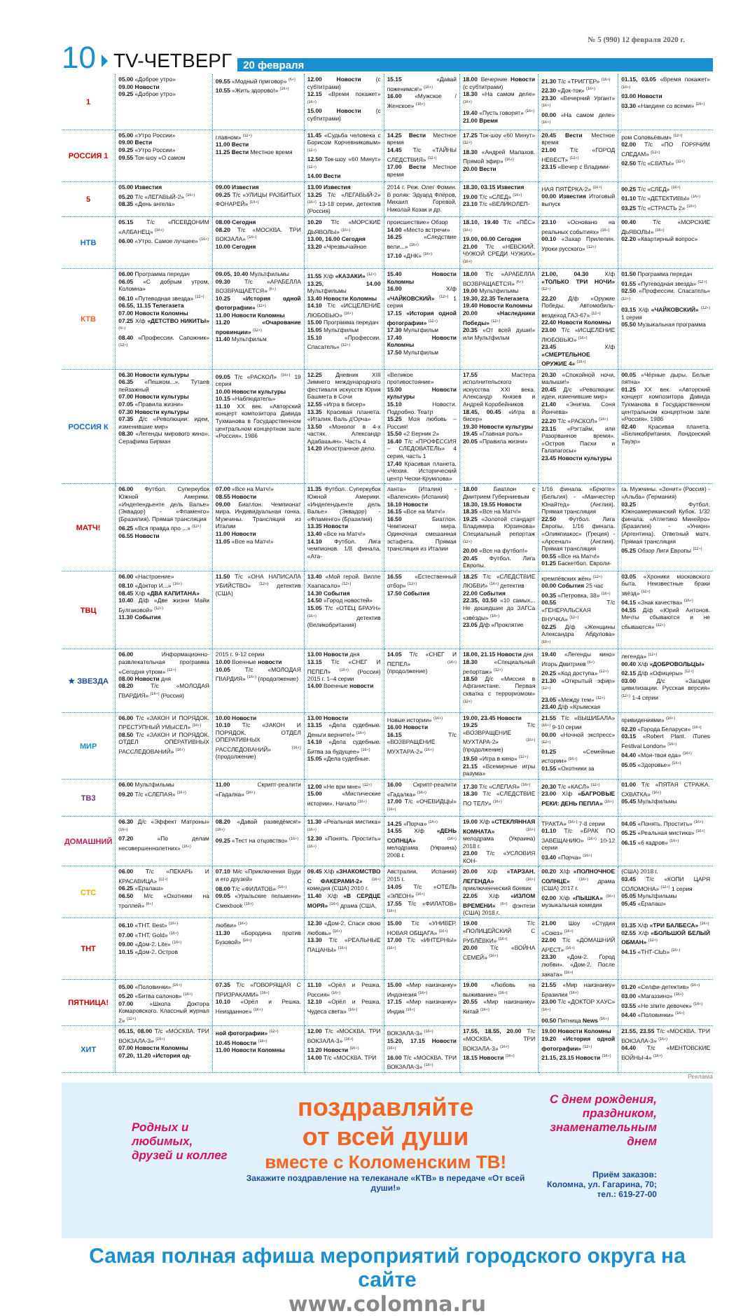№ 5 (990) 12 февраля 2020 г.
10 TV-ЧЕТВЕРГ 20 февраля
| 1 | 05.00 «Доброе утро» 09.00 Новости 09.25 «Доброе утро» | 09.55 «Модный приговор» <sup>(6+)</sup> 10.55 «Жить здорово!» <sup>(16+)</sup> | 12.00 Новости (с субтитрами) 12.15 «Время покажет» <sup>(16+)</sup> 15.00 Новости (с субтитрами) | 15.15 «Давай поженимся!» <sup>(16+)</sup> 16.00 «Мужское / Женское» <sup>(16+)</sup> | 18.00 Вечерние Новости (с субтитрами) 18.30 «На самом деле» <sup>(16+)</sup> 19.40 «Пусть говорят» <sup>(16+)</sup> 21.00 Время | 21.30 Т/с «ТРИГГЕР» <sup>(16+)</sup> 22.30 «Док-ток» <sup>(16+)</sup> 23.30 «Вечерний Ургант» <sup>(16+)</sup> 00.00 «На самом деле» <sup>(16+)</sup> | 01.15, 03.05 «Время покажет» <sup>(16+)</sup> 03.00 Новости 03.30 «Наедине со всеми» <sup>(16+)</sup> |
| РОССИЯ 1 | 05.00 «Утро России» 09.00 Вести 09.25 «Утро России» 09.55 Ток-шоу «О самом | главном» <sup>(12+)</sup> 11.00 Вести 11.25 Вести Местное время | 11.45 «Судьба человека с Борисом Корчевниковым» <sup>(12+)</sup> 12.50 Ток-шоу «60 Минут» <sup>(12+)</sup> 14.00 Вести | 14.25 Вести Местное время 14.45 Т/с «ТАЙНЫ СЛЕДСТВИЯ» <sup>(12+)</sup> 17.00 Вести Местное время | 17.25 Ток-шоу «60 Минут» <sup>(12+)</sup> 18.30 «Андрей Малахов. Прямой эфир» <sup>(16+)</sup> 20.00 Вести | 20.45 Вести Местное время 21.00 Т/с «ГОРОД НЕВЕСТ» <sup>(12+)</sup> 23.15 «Вечер с Владими- | ром Соловьёвым» <sup>(12+)</sup> 02.00 Т/с «ПО ГОРЯЧИМ СЛЕДАМ» <sup>(12+)</sup> 02.50 Т/с «СВАТЫ» <sup>(12+)</sup> |
| 5 | 05.00 Известия 05.20 Т/с «ЛЕГАВЫЙ-2» <sup>(16+)</sup> 08.35 «День ангела» | 09.00 Известия 09.25 Т/с «УЛИЦЫ РАЗБИТЫХ ФОНАРЕЙ» <sup>(16+)</sup> | 13.00 Известия 13.25 Т/с «ЛЕГАВЫЙ-2» <sup>(16+)</sup> 13-18 серии, детектив (Россия) | 2014 г. Реж. Олег Фомин. В ролях: Эдуард Флёров, Михаил Горевой, Николай Козак и др. | 18.30, 03.15 Известия 19.00 Т/с «СЛЕД» <sup>(16+)</sup> 23.10 Т/с «ВЕЛИКОЛЕП- | НАЯ ПЯТЁРКА-2» <sup>(16+)</sup> 00.00 Известия Итоговый выпуск | 00.25 Т/с «СЛЕД» <sup>(16+)</sup> 01.10 Т/с «ДЕТЕКТИВЫ» <sup>(16+)</sup> 03.25 Т/с «СТРАСТЬ 2» <sup>(16+)</sup> |
| НТВ | 05.15 Т/с «ПСЕВДОНИМ «АЛБАНЕЦ» <sup>(16+)</sup> 06.00 «Утро. Самое лучшее» <sup>(16+)</sup> | 08.00 Сегодня 08.20 Т/с «МОСКВА. ТРИ ВОКЗАЛА» <sup>(16+)</sup> 10.00 Сегодня | 10.20 Т/с «МОРСКИЕ ДЬЯВОЛЫ» <sup>(16+)</sup> 13.00, 16.00 Сегодня 13.20 «Чрезвычайное | происшествие» Обзор 14.00 «Место встречи» 16.25 «Следствие вели...» <sup>(16+)</sup> 17.10 «ДНК» <sup>(16+)</sup> | 18.10, 19.40 Т/с «ПЁС» <sup>(16+)</sup> 19.00, 00.00 Сегодня 21.00 Т/с «НЕВСКИЙ. ЧУЖОЙ СРЕДИ ЧУЖИХ» <sup>(16+)</sup> | 23.10 «Основано на реальных событиях» <sup>(16+)</sup> 00.10 «Захар Прилепин. Уроки русского» <sup>(12+)</sup> | 00.40 Т/с «МОРСКИЕ ДЬЯВОЛЫ» <sup>(16+)</sup> 02.20 «Квартирный вопрос» |
| КТВ | 06.00 Программа передач 06.05 «С добрым утром, Коломна» 06.10 «Путеводная звезда» <sup>(12+)</sup> 06.55, 11.15 Телегазета 07.00 Новости Коломны 07.25 Х/ф «ДЕТСТВО НИКИТЫ» <sup>(6+)</sup> 08.40 «Профессии. Сапожник» <sup>(12+)</sup> | 09.05, 10.40 Мультфильмы 09.30 Т/с «АРАБЕЛЛА ВОЗВРАЩАЕТСЯ» <sup>(6+)</sup> 10.25 «История одной фотографии» <sup>(12+)</sup> 11.00 Новости Коломны 11.20 «Очарование провинции» <sup>(12+)</sup> 11.40 Мультфильм | 11.55 Х/ф «КАЗАКИ» <sup>(12+)</sup> 13.25, 14.00 Мультфильмы 13.40 Новости Коломны 14.10 Т/с «ИСЦЕЛЕНИЕ ЛЮБОВЬЮ» <sup>(16+)</sup> 15.00 Программа передач 15.05 Мультфильм 15.10 «Профессии. Спасатель» <sup>(12+)</sup> | 15.40 Новости Коломны 16.00 Х/ф «ЧАЙКОВСКИЙ» <sup>(12+)</sup> 1 серия 17.15 «История одной фотографии» <sup>(12+)</sup> 17.30 Мультфильм 17.40 Новости Коломны 17.50 Мультфильм | 18.00 Т/с «АРАБЕЛЛА ВОЗВРАЩАЕТСЯ» <sup>(6+)</sup> 19.00 Мультфильмы 19.30, 22.35 Телегазета 19.40 Новости Коломны 20.00 «Наследники Победы» <sup>(12+)</sup> 20.35 «От всей души!» или Мультфильм | 21.00, 04.30 Х/ф «ТОЛЬКО ТРИ НОЧИ» <sup>(12+)</sup> 22.20 Д/ф «Оружие Победы. Автомобиль-вездеход ГАЗ-67» <sup>(12+)</sup> 22.40 Новости Коломны 23.00 Т/с «ИСЦЕЛЕНИЕ ЛЮБОВЬЮ» <sup>(16+)</sup> 23.45 Х/ф «СМЕРТЕЛЬНОЕ ОРУЖИЕ 4» <sup>(16+)</sup> | 01.50 Программа передач 01.55 «Путеводная звезда» <sup>(12+)</sup> 02.50 «Профессии. Спасатель» <sup>(12+)</sup> 03.15 Х/ф «ЧАЙКОВСКИЙ» <sup>(12+)</sup> 1 серия 05.50 Музыкальная программа |
| РОССИЯ К | 06.30 Новости культуры 06.35 «Пешком...». Тутаев пейзажный 07.00 Новости культуры 07.05 «Правила жизни» 07.30 Новости культуры 07.35 Д/с «Революции: идеи, изменившие мир» 08.30 «Легенды мирового кино». Серафима Бирман | 09.05 Т/с «РАСКОЛ» <sup>(16+)</sup> 19 серия 10.00 Новости культуры 10.15 «Наблюдатель» 11.10 ХХ век. «Авторский концерт композитора Давида Тухманова в Государственном центральном концертном зале «Россия». 1986 | 12.25 Дневник XIII Зимнего международного фестиваля искусств Юрия Башмета в Сочи 12.55 «Игра в бисер» 13.35 Красивая планета. «Италия. Валь д'Орча» 13.50 «Монолог в 4-х частях. Александр Адабашьян». Часть 4 14.20 Иностранное дело. | «Великое противостояние» 15.00 Новости культуры 15.10 Новости. Подробно. Театр 15.25 Моя любовь – Россия! 15.50 «2 Верник 2» 16.40 Т/с «ПРОФЕССИЯ – СЛЕДОВАТЕЛЬ» 4 серия, часть 1 17.40 Красивая планета. «Чехия. Исторический центр Чески-Крумлова» | 17.55 Мастера исполнительского искусства XXI века. Александр Князев и Андрей Коробейников 18.45, 00.45 «Игра в бисер» 19.30 Новости культуры 19.45 «Главная роль» 20.05 «Правила жизни» | 20.30 «Спокойной ночи, малыши!» 20.45 Д/с «Революции: идеи, изменившие мир» 21.40 «Энигма. Соня Йончева» 22.20 Т/с «РАСКОЛ» <sup>(16+)</sup> 23.15 «Рэгтайм, или Разорванное время». «Остров Пасхи и Галапагосы» 23.45 Новости культуры | 00.05 «Чёрные дыры. Белые пятна» 01.25 ХХ век. «Авторский концерт композитора Давида Тухманова в Государственном центральном концертном зале «Россия». 1986 02.40 Красивая планета. «Великобритания. Лондонский Тауэр» |
| МАТЧ! | 06.00 Футбол. Суперкубок Южной Америки. «Индепендьенте дель Валье» (Эквадор) - «Фламенго» (Бразилия). Прямая трансляция 06.25 «Вся правда про ...» <sup>(12+)</sup> 06.55 Новости | 07.00 «Все на Матч!» 08.55 Новости 09.00 Биатлон. Чемпионат мира. Индивидуальная гонка. Мужчины. Трансляция из Италии 11.00 Новости 11.05 «Все на Матч!» | 11.35 Футбол. Суперкубок Южной Америки. «Индепендьенте дель Валье» (Эквадор) - «Фламенго» (Бразилия) 13.35 Новости 13.40 «Все на Матч!» 14.10 Футбол. Лига чемпионов. 1/8 финала. «Ата- | ланта» (Италия) - «Валенсия» (Испания) 16.10 Новости 16.15 «Все на Матч!» 16.50 Биатлон. Чемпионат мира. Одиночная смешанная эстафета. Прямая трансляция из Италии | 18.00 Биатлон с Дмитрием Губерниевым 18.30, 19.55 Новости 18.35 «Все на Матч!» 19.25 «Золотой стандарт Владимира Юрзинова» Специальный репортаж <sup>(12+)</sup> 20.00 «Все на футбол!» 20.45 Футбол. Лига Европы. | 1/16 финала. «Брюгге» (Бельгия) - «Манчестер Юнайтед» (Англия). Прямая трансляция 22.50 Футбол. Лига Европы. 1/16 финала. «Олимпиакос» (Греция) - «Арсенал» (Англия). Прямая трансляция 00.55 «Все на Матч!» 01.25 Баскетбол. Евроли- | га. Мужчины. «Зенит» (Россия) - «Альба» (Германия) 03.25 Футбол. Южноамериканский Кубок. 1/32 финала. «Атлетико Минейро» (Бразилия) - «Унион» (Аргентина). Ответный матч. Прямая трансляция 05.25 Обзор Лиги Европы <sup>(12+)</sup> |
| ТВЦ | 06.00 «Настроение» 08.10 «Доктор И...» <sup>(16+)</sup> 08.45 Х/ф «ДВА КАПИТАНА» 10.40 Д/ф «Две жизни Майи Булгаковой» <sup>(12+)</sup> 11.30 События | 11.50 Т/с «ОНА НАПИСАЛА УБИЙСТВО» <sup>(12+)</sup> детектив (США) | 13.40 «Мой герой. Вилле Хаапасало» <sup>(12+)</sup> 14.30 События 14.50 «Город новостей» 15.05 Т/с «ОТЕЦ БРАУН» <sup>(16+)</sup> детектив (Великобритания) | 16.55 «Естественный отбор» <sup>(12+)</sup> 17.50 События | 18.25 Т/с «СЛЕДСТВИЕ ЛЮБВИ» <sup>(16+)</sup> детектив 22.00 События 22.35, 03.50 «10 самых... Не дошедшие до ЗАГСа «звёзды» <sup>(16+)</sup> 23.05 Д/ф «Проклятие | кремлёвских жён» <sup>(12+)</sup> 00.00 События 25 час 00.35 «Петровка, 38» <sup>(16+)</sup> 00.55 Т/с «ГЕНЕРАЛЬСКАЯ ВНУЧКА» <sup>(12+)</sup> 02.25 Д/ф «Женщины Александра Абдулова» <sup>(16+)</sup> | 03.05 «Хроники московского быта. Неизвестные браки звёзд» <sup>(12+)</sup> 04.15 «Знак качества» <sup>(16+)</sup> 04.55 Д/ф «Юрий Антонов. Мечты сбываются и не сбываются» <sup>(12+)</sup> |
| ★ ЗВЕЗДА | 06.00 Информационно-развлекательная программа «Сегодня утром» <sup>(12+)</sup> 08.00 Новости дня 08.20 Т/с «МОЛОДАЯ ГВАРДИЯ» <sup>(16+)</sup> (Россия) | 2015 г. 9-12 серии 10.00 Военные новости 10.05 Т/с «МОЛОДАЯ ГВАРДИЯ» <sup>(16+)</sup> (продолжение) | 13.00 Новости дня 13.15 Т/с «СНЕГ И ПЕПЕЛ» <sup>(16+)</sup> (Россия) 2015 г. 1–4 серии 14.00 Военные новости | 14.05 Т/с «СНЕГ И ПЕПЕЛ» <sup>(16+)</sup> (продолжение) | 18.00, 21.15 Новости дня 18.30 «Специальный репортаж» <sup>(12+)</sup> 18.50 Д/с «Миссия в Афганистане. Первая схватка с терроризмом» <sup>(12+)</sup> | 19.40 «Легенды кино» Игорь Дмитриев <sup>(6+)</sup> 20.25 «Код доступа» <sup>(12+)</sup> 21.30 «Открытый эфир» <sup>(12+)</sup> 23.05 «Между тем» <sup>(12+)</sup> 23.40 Д/ф «Крымская | легенда» <sup>(12+)</sup> 00.40 Х/ф «ДОБРОВОЛЬЦЫ» 02.15 Д/ф «Офицеры» <sup>(12+)</sup> 03.00 Д/с «Загадки цивилизации. Русская версия» <sup>(12+)</sup> 1-4 серии |
| МИР | 06.00 Т/с «ЗАКОН И ПОРЯДОК. ПРЕСТУПНЫЙ УМЫСЕЛ» <sup>(16+)</sup> 08.50 Т/с «ЗАКОН И ПОРЯДОК. ОТДЕЛ ОПЕРАТИВНЫХ РАССЛЕДОВАНИЙ» <sup>(16+)</sup> | 10.00 Новости 10.10 Т/с «ЗАКОН И ПОРЯДОК. ОТДЕЛ ОПЕРАТИВНЫХ РАССЛЕДОВАНИЙ» <sup>(16+)</sup> (продолжение) | 13.00 Новости 13.15 «Дела судебные. Деньги верните!» <sup>(16+)</sup> 14.10 «Дела судебные. Битва за будущее» <sup>(16+)</sup> 15.05 «Дела судебные. | Новые истории» <sup>(16+)</sup> 16.00 Новости 16.15 Т/с «ВОЗВРАЩЕНИЕ МУХТАРА-2» <sup>(16+)</sup> | 19.00, 23.45 Новости 19.25 Т/с «ВОЗВРАЩЕНИЕ МУХТАРА-2» <sup>(16+)</sup> (продолжение) 19.50 «Игра в кино» <sup>(12+)</sup> 21.15 «Всемирные игры разума» | 21.55 Т/с «ВЫШИБАЛА» <sup>(16+)</sup> 9-10 серии 00.00 «Ночной экспресс» <sup>(12+)</sup> 01.25 «Семейные истории» <sup>(16+)</sup> 01.55 «Охотники за | привидениями» <sup>(16+)</sup> 02.20 «Города Беларуси» <sup>(16+)</sup> 03.15 «Robert Plant. iTunes Festival London» <sup>(16+)</sup> 04.40 «Моя-твоя еда» <sup>(16+)</sup> 05.05 «Здоровье» <sup>(16+)</sup> |
| ТВ3 | 06.00 Мультфильмы 09.20 Т/с «СЛЕПАЯ» <sup>(16+)</sup> | 11.00 Скрипт-реалити «Гадалка» <sup>(16+)</sup> | 12.00 «Не ври мне» <sup>(12+)</sup> 15.00 «Мистические истории». Начало <sup>(16+)</sup> | 16.00 Скрипт-реалити «Гадалка» <sup>(16+)</sup> 17.00 Т/с «ОЧЕВИДЦЫ» <sup>(16+)</sup> | 17.30 Т/с «СЛЕПАЯ» <sup>(16+)</sup> 18.30 Т/с «СЛЕДСТВИЕ ПО ТЕЛУ» <sup>(16+)</sup> | 20.30 Т/с «КАСЛ» <sup>(12+)</sup> 23.00 Х/ф «БАГРОВЫЕ РЕКИ: ДЕНЬ ПЕПЛА» <sup>(16+)</sup> | 01.00 Т/с «ПЯТАЯ СТРАЖА. СХВАТКА» <sup>(16+)</sup> 05.45 Мультфильмы |
| ДОМАШНИЙ | 06.30 Д/с «Эффект Матроны» <sup>(16+)</sup> 07.20 «По делам несовершеннолетних» <sup>(16+)</sup> | 08.20 «Давай разведёмся!» <sup>(16+)</sup> 09.25 «Тест на отцовство» <sup>(16+)</sup> | 11.30 «Реальная мистика» <sup>(16+)</sup> 12.30 «Понять. Простить» <sup>(16+)</sup> | 14.25 «Порча» <sup>(16+)</sup> 14.55 Х/ф «ДЕНЬ СОЛНЦА» <sup>(16+)</sup> мелодрама (Украина) 2008 г. | 19.00 Х/ф «СТЕКЛЯННАЯ КОМНАТА» <sup>(16+)</sup> мелодрама (Украина) 2018 г. 23.00 Т/с «УСЛОВИЯ КОН- | ТРАКТА» <sup>(16+)</sup> 7-8 серии 01.10 Т/с «БРАК ПО ЗАВЕЩАНИЮ» <sup>(16+)</sup> 10-12 серии 03.40 «Порча» <sup>(16+)</sup> | 04.05 «Понять. Простить» <sup>(16+)</sup> 05.25 «Реальная мистика» <sup>(16+)</sup> 06.15 «6 кадров» <sup>(16+)</sup> |
| СТС | 06.00 Т/с «ПЕКАРЬ И КРАСАВИЦА» <sup>(12+)</sup> 06.25 «Ералаш» 06.50 М/с «Охотники на троллей» <sup>(6+)</sup> | 07.10 М/с «Приключения Вуди и его друзей» 08.00 Т/с «ФИЛАТОВ» <sup>(16+)</sup> 09.05 «Уральские пельмени» Смехbook <sup>(16+)</sup> | 09.45 Х/ф «ЗНАКОМСТВО С ФАКЕРАМИ-2» <sup>(16+)</sup> комедия (США) 2010 г. 11.40 Х/ф «В СЕРДЦЕ МОРЯ» <sup>(16+)</sup> драма (США, | Австралия, Испания) 2015 г. 14.05 Т/с «ОТЕЛЬ «ЭЛЕОН» <sup>(16+)</sup> 17.55 Т/с «ФИЛАТОВ» <sup>(16+)</sup> | 20.00 Х/ф «ТАРЗАН. ЛЕГЕНДА» <sup>(16+)</sup> приключенческий боевик 22.05 Х/ф «ИЗЛОМ ВРЕМЕНИ» <sup>(6+)</sup> фэнтези (США) 2018 г. | 00.20 Х/ф «ПОЛНОЧНОЕ СОЛНЦЕ» <sup>(16+)</sup> драма (США) 2017 г. 02.00 Х/ф «ПЫШКА» <sup>(16+)</sup> музыкальная комедия | (США) 2018 г. 03.45 Т/с «КОПИ ЦАРЯ СОЛОМОНА» <sup>(12+)</sup> 1 серия 05.05 Мультфильмы 05.45 «Ералаш» |
| ТНТ | 06.10 «ТНТ. Best» <sup>(16+)</sup> 07.00 «ТНТ. Gold» <sup>(16+)</sup> 09.00 «Дом-2. Lite» <sup>(16+)</sup> 10.15 «Дом-2. Остров | любви» <sup>(16+)</sup> 11.30 «Бородина против Бузовой» <sup>(16+)</sup> | 12.30 «Дом-2. Спаси свою любовь» <sup>(16+)</sup> 13.30 Т/с «РЕАЛЬНЫЕ ПАЦАНЫ» <sup>(16+)</sup> | 15.00 Т/с «УНИВЕР. НОВАЯ ОБЩАГА» <sup>(16+)</sup> 17.00 Т/с «ИНТЕРНЫ» <sup>(16+)</sup> | 19.00 Т/с «ПОЛИЦЕЙСКИЙ С РУБЛЁВКИ» <sup>(16+)</sup> 20.00 Т/с «ВОЙНА СЕМЕЙ» <sup>(16+)</sup> | 21.00 Шоу «Студия «Союз» <sup>(16+)</sup> 22.00 Т/с «ДОМАШНИЙ АРЕСТ» <sup>(16+)</sup> 23.30 «Дом-2. Город любви». «Дом-2. После заката» <sup>(16+)</sup> | 01.35 Х/ф «ТРИ БАЛБЕСА» <sup>(16+)</sup> 02.55 Х/ф «БОЛЬШОЙ БЕЛЫЙ ОБМАН» <sup>(12+)</sup> 04.15 «ТНТ-Club» <sup>(16+)</sup> |
| ПЯТНИЦА! | 05.00 «Половинки» <sup>(16+)</sup> 05.20 «Битва салонов» <sup>(16+)</sup> 07.00 «Школа Доктора Комаровского. Классный журнал 2» <sup>(12+)</sup> | 07.35 Т/с «ГОВОРЯЩАЯ С ПРИЗРАКАМИ» <sup>(16+)</sup> 10.10 «Орёл и Решка. Неизданное» <sup>(16+)</sup> | 11.10 «Орёл и Решка. Россия» <sup>(16+)</sup> 12.10 «Орёл и Решка. Чудеса света» <sup>(16+)</sup> | 15.00 «Мир наизнанку» Индонезия <sup>(16+)</sup> 17.15 «Мир наизнанку» Индия <sup>(16+)</sup> | 19.00 «Любовь на выживание» <sup>(16+)</sup> 20.55 «Мир наизнанку» Китай <sup>(16+)</sup> | 21.55 «Мир наизнанку» Бразилия <sup>(16+)</sup> 23.00 Т/с «ДОКТОР ХАУС» <sup>(16+)</sup> 00.50 Пятница News <sup>(16+)</sup> | 01.20 «Селфи-детектив» <sup>(16+)</sup> 03.00 «Магаззино» <sup>(16+)</sup> 03.55 «Не злите девочек» <sup>(16+)</sup> 04.40 «Половинки» <sup>(16+)</sup> |
| ХИТ | 05.15, 08.00 Т/с «МОСКВА. ТРИ ВОКЗАЛА-3» <sup>(16+)</sup> 07.00 Новости Коломны 07.20, 11.20 «История од- | ной фотографии» <sup>(12+)</sup> 10.45 Новости <sup>(16+)</sup> 11.00 Новости Коломны | 12.00 Т/с «МОСКВА. ТРИ ВОКЗАЛА-3» <sup>(16+)</sup> 13.20 Новости <sup>(16+)</sup> 14.00 Т/с «МОСКВА. ТРИ | ВОКЗАЛА-3» <sup>(16+)</sup> 15.20, 17.15 Новости <sup>(16+)</sup> 16.00 Т/с «МОСКВА. ТРИ ВОКЗАЛА-3» <sup>(16+)</sup> | 17.55, 18.55, 20.00 Т/с «МОСКВА. ТРИ ВОКЗАЛА-3» <sup>(16+)</sup> 18.15 Новости <sup>(16+)</sup> | 19.00 Новости Коломны 19.20 «История одной фотографии» <sup>(12+)</sup> 21.15, 23.15 Новости <sup>(16+)</sup> | 21.55, 23.55 Т/с «МОСКВА. ТРИ ВОКЗАЛА-3» <sup>(16+)</sup> 04.40 Т/с «МЕНТОВСКИЕ ВОЙНЫ-4» <sup>(16+)</sup> |
Реклама
Родных и любимых,
друзей и коллег
поздравляйте
от всей души
вместе с Коломенским ТВ!
Закажите поздравление на телеканале «КТВ» в передаче «От всей души!»
С днем рождения,
праздником,
знаменательным днем
Приём заказов:
Коломна, ул. Гагарина, 70;
тел.: 619-27-00
Самая полная афиша мероприятий городского округа на сайте
www.colomna.ru